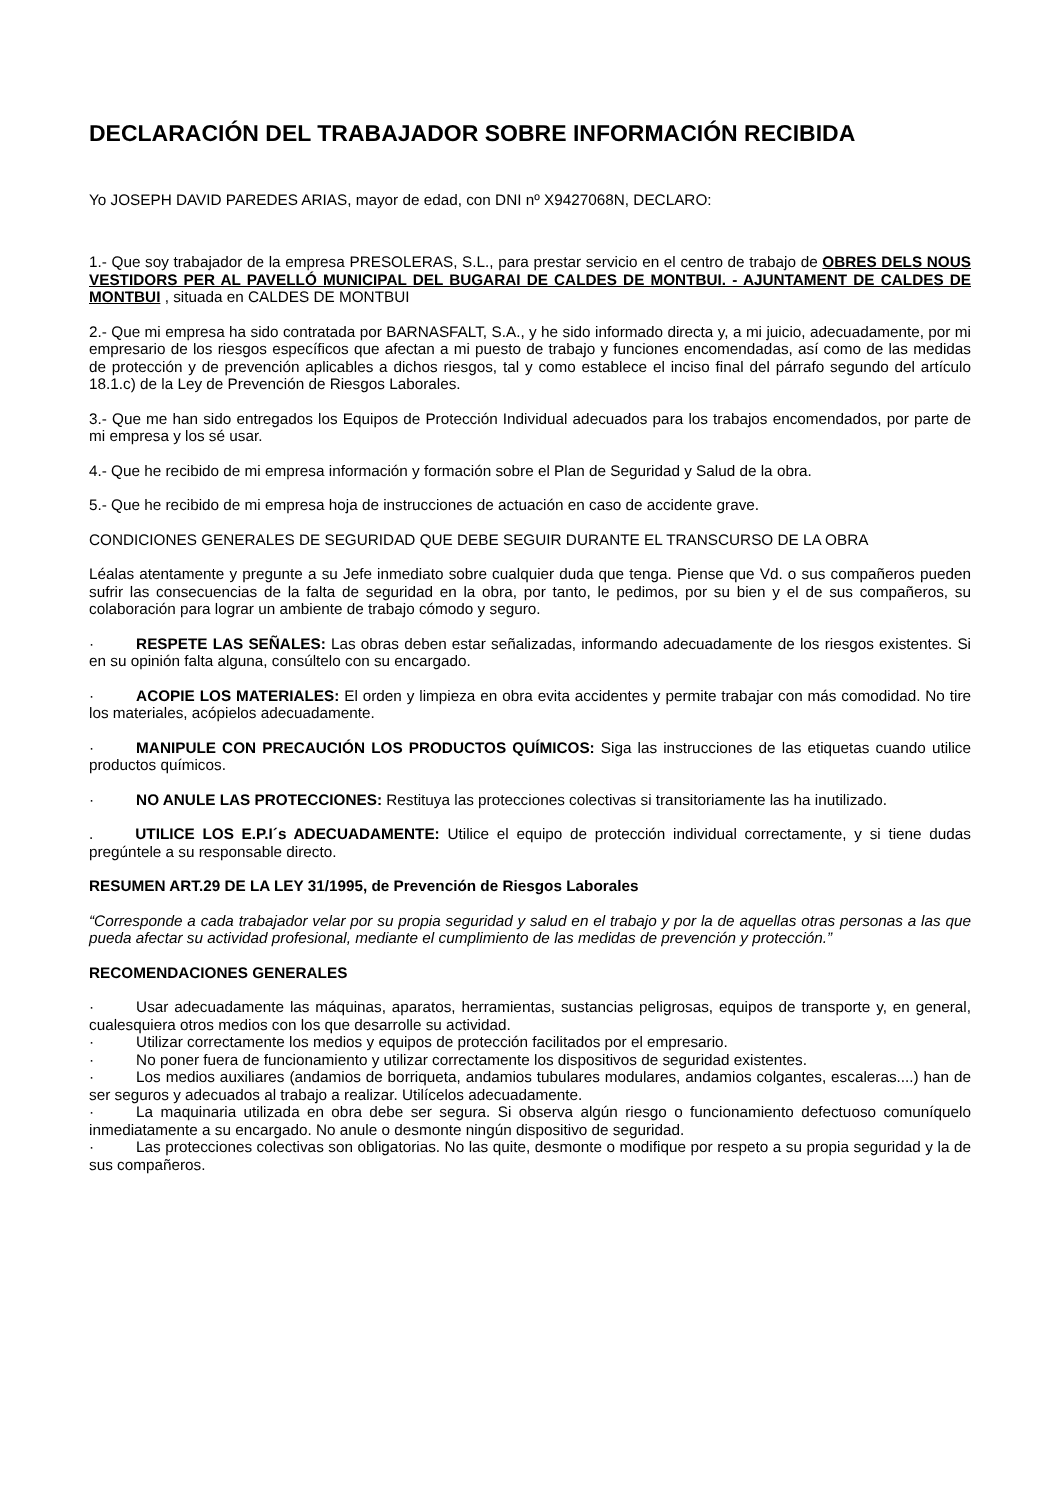DECLARACIÓN DEL TRABAJADOR SOBRE INFORMACIÓN RECIBIDA
Yo JOSEPH DAVID PAREDES ARIAS, mayor de edad, con DNI nº X9427068N, DECLARO:
1.- Que soy trabajador de la empresa PRESOLERAS, S.L., para prestar servicio en el centro de trabajo de OBRES DELS NOUS VESTIDORS PER AL PAVELLÓ MUNICIPAL DEL BUGARAI DE CALDES DE MONTBUI. - AJUNTAMENT DE CALDES DE MONTBUI , situada en CALDES DE MONTBUI
2.- Que mi empresa ha sido contratada por BARNASFALT, S.A., y he sido informado directa y, a mi juicio, adecuadamente, por mi empresario de los riesgos específicos que afectan a mi puesto de trabajo y funciones encomendadas, así como de las medidas de protección y de prevención aplicables a dichos riesgos, tal y como establece el inciso final del párrafo segundo del artículo 18.1.c) de la Ley de Prevención de Riesgos Laborales.
3.- Que me han sido entregados los Equipos de Protección Individual adecuados para los trabajos encomendados, por parte de mi empresa y los sé usar.
4.- Que he recibido de mi empresa información y formación sobre el Plan de Seguridad y Salud de la obra.
5.- Que he recibido de mi empresa hoja de instrucciones de actuación en caso de accidente grave.
CONDICIONES GENERALES DE SEGURIDAD QUE DEBE SEGUIR DURANTE EL TRANSCURSO DE LA OBRA
Léalas atentamente y pregunte a su Jefe inmediato sobre cualquier duda que tenga. Piense que Vd. o sus compañeros pueden sufrir las consecuencias de la falta de seguridad en la obra, por tanto, le pedimos, por su bien y el de sus compañeros, su colaboración para lograr un ambiente de trabajo cómodo y seguro.
· RESPETE LAS SEÑALES: Las obras deben estar señalizadas, informando adecuadamente de los riesgos existentes. Si en su opinión falta alguna, consúltelo con su encargado.
· ACOPIE LOS MATERIALES: El orden y limpieza en obra evita accidentes y permite trabajar con más comodidad. No tire los materiales, acópielos adecuadamente.
· MANIPULE CON PRECAUCIÓN LOS PRODUCTOS QUÍMICOS: Siga las instrucciones de las etiquetas cuando utilice productos químicos.
· NO ANULE LAS PROTECCIONES: Restituya las protecciones colectivas si transitoriamente las ha inutilizado.
. UTILICE LOS E.P.I´s ADECUADAMENTE: Utilice el equipo de protección individual correctamente, y si tiene dudas pregúntele a su responsable directo.
RESUMEN ART.29 DE LA LEY 31/1995, de Prevención de Riesgos Laborales
“Corresponde a cada trabajador velar por su propia seguridad y salud en el trabajo y por la de aquellas otras personas a las que pueda afectar su actividad profesional, mediante el cumplimiento de las medidas de prevención y protección.”
RECOMENDACIONES GENERALES
· Usar adecuadamente las máquinas, aparatos, herramientas, sustancias peligrosas, equipos de transporte y, en general, cualesquiera otros medios con los que desarrolle su actividad.
· Utilizar correctamente los medios y equipos de protección facilitados por el empresario.
· No poner fuera de funcionamiento y utilizar correctamente los dispositivos de seguridad existentes.
· Los medios auxiliares (andamios de borriqueta, andamios tubulares modulares, andamios colgantes, escaleras....) han de ser seguros y adecuados al trabajo a realizar. Utilícelos adecuadamente.
· La maquinaria utilizada en obra debe ser segura. Si observa algún riesgo o funcionamiento defectuoso comuníquelo inmediatamente a su encargado. No anule o desmonte ningún dispositivo de seguridad.
· Las protecciones colectivas son obligatorias. No las quite, desmonte o modifique por respeto a su propia seguridad y la de sus compañeros.